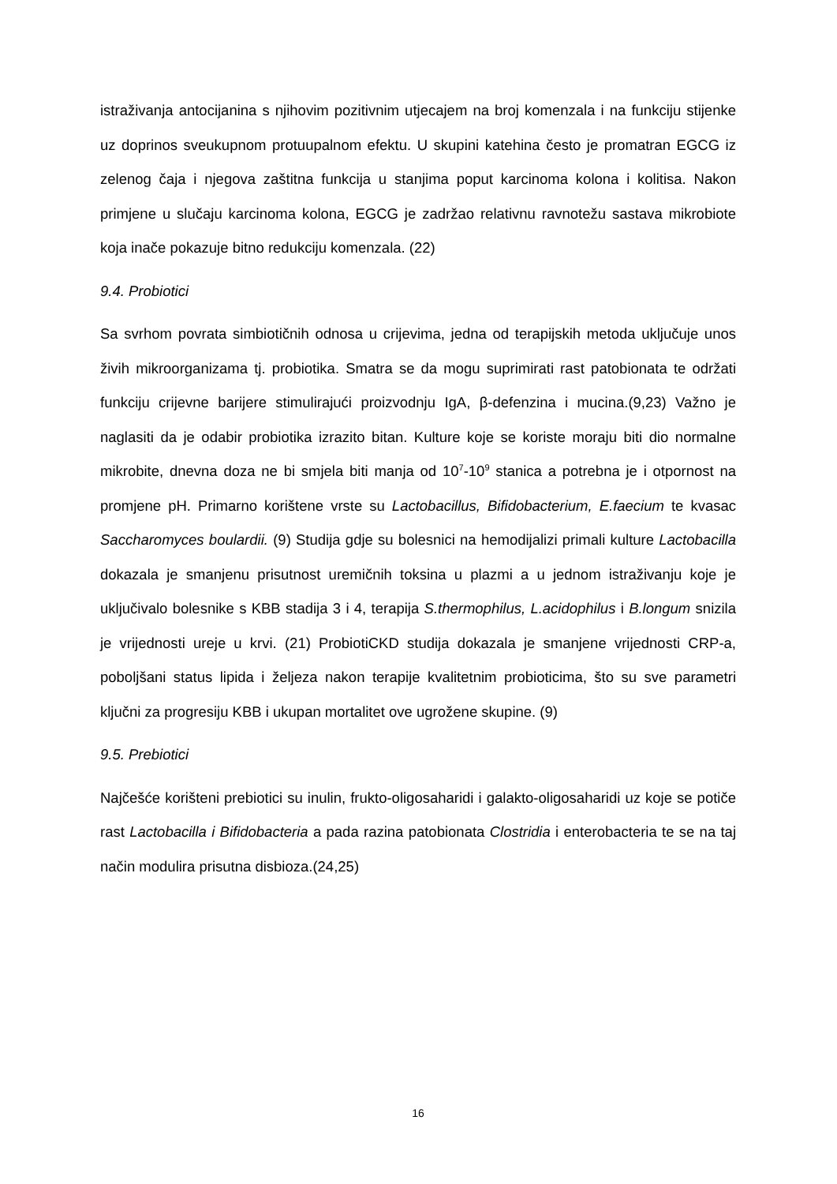istraživanja antocijanina s njihovim pozitivnim utjecajem na broj komenzala i na funkciju stijenke uz doprinos sveukupnom protuupalnom efektu. U skupini katehina često je promatran EGCG iz zelenog čaja i njegova zaštitna funkcija u stanjima poput karcinoma kolona i kolitisa. Nakon primjene u slučaju karcinoma kolona, EGCG je zadržao relativnu ravnotežu sastava mikrobiote koja inače pokazuje bitno redukciju komenzala. (22)
9.4. Probiotici
Sa svrhom povrata simbiotičnih odnosa u crijevima, jedna od terapijskih metoda uključuje unos živih mikroorganizama tj. probiotika. Smatra se da mogu suprimirati rast patobionata te održati funkciju crijevne barijere stimulirajući proizvodnju IgA, β-defenzina i mucina.(9,23) Važno je naglasiti da je odabir probiotika izrazito bitan. Kulture koje se koriste moraju biti dio normalne mikrobite, dnevna doza ne bi smjela biti manja od 10<sup>7</sup>-10<sup>9</sup> stanica a potrebna je i otpornost na promjene pH. Primarno korištene vrste su Lactobacillus, Bifidobacterium, E.faecium te kvasac Saccharomyces boulardii. (9) Studija gdje su bolesnici na hemodijalizi primali kulture Lactobacilla dokazala je smanjenu prisutnost uremičnih toksina u plazmi a u jednom istraživanju koje je uključivalo bolesnike s KBB stadija 3 i 4, terapija S.thermophilus, L.acidophilus i B.longum snizila je vrijednosti ureje u krvi. (21) ProbiotiCKD studija dokazala je smanjene vrijednosti CRP-a, poboljšani status lipida i željeza nakon terapije kvalitetnim probioticima, što su sve parametri ključni za progresiju KBB i ukupan mortalitet ove ugrožene skupine. (9)
9.5. Prebiotici
Najčešće korišteni prebiotici su inulin, frukto-oligosaharidi i galakto-oligosaharidi uz koje se potiče rast Lactobacilla i Bifidobacteria a pada razina patobionata Clostridia i enterobacteria te se na taj način modulira prisutna disbioza.(24,25)
16